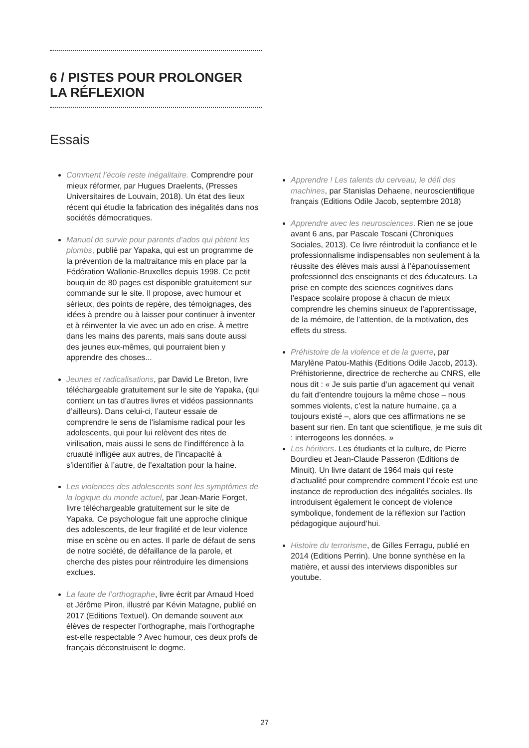6 / PISTES POUR PROLONGER LA RÉFLEXION
Essais
Comment l’école reste inégalitaire. Comprendre pour mieux réformer, par Hugues Draelents, (Presses Universitaires de Louvain, 2018). Un état des lieux récent qui étudie la fabrication des inégalités dans nos sociétés démocratiques.
Manuel de survie pour parents d’ados qui pètent les plombs, publié par Yapaka, qui est un programme de la prévention de la maltraitance mis en place par la Fédération Wallonie-Bruxelles depuis 1998. Ce petit bouquin de 80 pages est disponible gratuitement sur commande sur le site. Il propose, avec humour et sérieux, des points de repère, des témoignages, des idées à prendre ou à laisser pour continuer à inventer et à réinventer la vie avec un ado en crise. À mettre dans les mains des parents, mais sans doute aussi des jeunes eux-mêmes, qui pourraient bien y apprendre des choses...
Jeunes et radicalisations, par David Le Breton, livre téléchargeable gratuitement sur le site de Yapaka, (qui contient un tas d’autres livres et vidéos passionnants d’ailleurs). Dans celui-ci, l’auteur essaie de comprendre le sens de l’islamisme radical pour les adolescents, qui pour lui relèvent des rites de virilisation, mais aussi le sens de l’indifférence à la cruauté infligée aux autres, de l’incapacité à s’identifier à l’autre, de l’exaltation pour la haine.
Les violences des adolescents sont les symptômes de la logique du monde actuel, par Jean-Marie Forget, livre téléchargeable gratuitement sur le site de Yapaka. Ce psychologue fait une approche clinique des adolescents, de leur fragilité et de leur violence mise en scène ou en actes. Il parle de défaut de sens de notre société, de défaillance de la parole, et cherche des pistes pour réintroduire les dimensions exclues.
La faute de l’orthographe, livre écrit par Arnaud Hoed et Jérôme Piron, illustré par Kévin Matagne, publié en 2017 (Editions Textuel). On demande souvent aux élèves de respecter l’orthographe, mais l’orthographe est-elle respectable ? Avec humour, ces deux profs de français déconstruisent le dogme.
Apprendre ! Les talents du cerveau, le défi des machines, par Stanislas Dehaene, neuroscientifique français (Editions Odile Jacob, septembre 2018)
Apprendre avec les neurosciences. Rien ne se joue avant 6 ans, par Pascale Toscani (Chroniques Sociales, 2013). Ce livre réintroduit la confiance et le professionnalisme indispensables non seulement à la réussite des élèves mais aussi à l’épanouissement professionnel des enseignants et des éducateurs. La prise en compte des sciences cognitives dans l’espace scolaire propose à chacun de mieux comprendre les chemins sinueux de l’apprentissage, de la mémoire, de l’attention, de la motivation, des effets du stress.
Préhistoire de la violence et de la guerre, par Marylène Patou-Mathis (Editions Odile Jacob, 2013). Préhistorienne, directrice de recherche au CNRS, elle nous dit : « Je suis partie d’un agacement qui venait du fait d’entendre toujours la même chose – nous sommes violents, c’est la nature humaine, ça a toujours existé –, alors que ces affirmations ne se basent sur rien. En tant que scientifique, je me suis dit : interrogeons les données. »
Les héritiers. Les étudiants et la culture, de Pierre Bourdieu et Jean-Claude Passeron (Editions de Minuit). Un livre datant de 1964 mais qui reste d’actualité pour comprendre comment l’école est une instance de reproduction des inégalités sociales. Ils introduisent également le concept de violence symbolique, fondement de la réflexion sur l’action pédagogique aujourd’hui.
Histoire du terrorisme, de Gilles Ferragu, publié en 2014 (Editions Perrin). Une bonne synthèse en la matière, et aussi des interviews disponibles sur youtube.
27